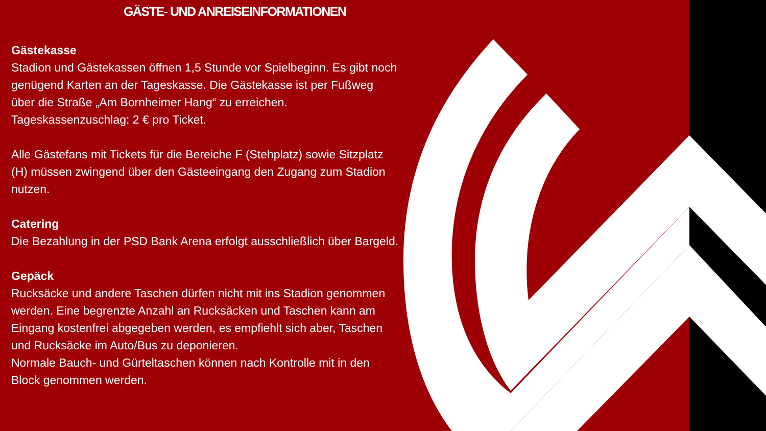GÄSTE- UND ANREISEINFORMATIONEN
Gästekasse
Stadion und Gästekassen öffnen 1,5 Stunde vor Spielbeginn. Es gibt noch genügend Karten an der Tageskasse. Die Gästekasse ist per Fußweg über die Straße „Am Bornheimer Hang“ zu erreichen. Tageskassenzuschlag: 2 € pro Ticket.
Alle Gästefans mit Tickets für die Bereiche F (Stehplatz) sowie Sitzplatz (H) müssen zwingend über den Gästeeingang den Zugang zum Stadion nutzen.
Catering
Die Bezahlung in der PSD Bank Arena erfolgt ausschließlich über Bargeld.
Gepäck
Rucksäcke und andere Taschen dürfen nicht mit ins Stadion genommen werden. Eine begrenzte Anzahl an Rucksäcken und Taschen kann am Eingang kostenfrei abgegeben werden, es empfiehlt sich aber, Taschen und Rucksäcke im Auto/Bus zu deponieren.
Normale Bauch- und Gürteltaschen können nach Kontrolle mit in den Block genommen werden.